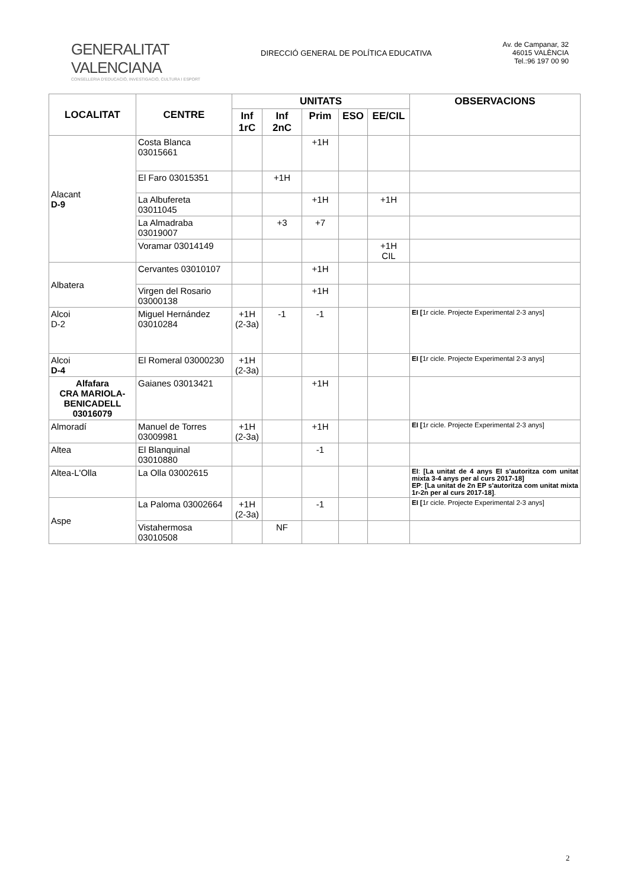GENERALITAT VALENCIANA
CONSELLERIA D'EDUCACIÓ, INVESTIGACIÓ, CULTURA I ESPORT
DIRECCIÓ GENERAL DE POLÍTICA EDUCATIVA
Av. de Campanar, 32
46015 VALÈNCIA
Tel.:96 197 00 90
| LOCALITAT | CENTRE | UNITATS | | | | | OBSERVACIONS |
| --- | --- | --- | --- | --- | --- | --- | --- |
| | | Inf 1rC | Inf 2nC | Prim | ESO | EE/CIL | |
| Alacant D-9 | Costa Blanca 03015661 | | | +1H | | | |
| | El Faro 03015351 | | +1H | | | | |
| | La Albufereta 03011045 | | | +1H | | +1H | |
| | La Almadraba 03019007 | | +3 | +7 | | | |
| | Voramar 03014149 | | | | | +1H CIL | |
| Albatera | Cervantes 03010107 | | | +1H | | | |
| | Virgen del Rosario 03000138 | | | +1H | | | |
| Alcoi D-2 | Miguel Hernández 03010284 | +1H (2-3a) | -1 | -1 | | | EI [ 1r cicle. Projecte Experimental 2-3 anys] |
| Alcoi D-4 | El Romeral 03000230 | +1H (2-3a) | | | | | EI [ 1r cicle. Projecte Experimental 2-3 anys] |
| Alfafara CRA MARIOLA-BENICADELL 03016079 | Gaianes 03013421 | | | +1H | | | |
| Almoradí | Manuel de Torres 03009981 | +1H (2-3a) | | +1H | | | EI [ 1r cicle. Projecte Experimental 2-3 anys] |
| Altea | El Blanquinal 03010880 | | | -1 | | | |
| Altea-L'Olla | La Olla 03002615 | | | | | | EI : [La unitat de 4 anys EI s'autoritza com unitat mixta 3-4 anys per al curs 2017-18] EP : [La unitat de 2n EP s'autoritza com unitat mixta 1r-2n per al curs 2017-18] . |
| Aspe | La Paloma 03002664 | +1H (2-3a) | | -1 | | | EI [ 1r cicle. Projecte Experimental 2-3 anys] |
| | Vistahermosa 03010508 | | NF | | | | |
2